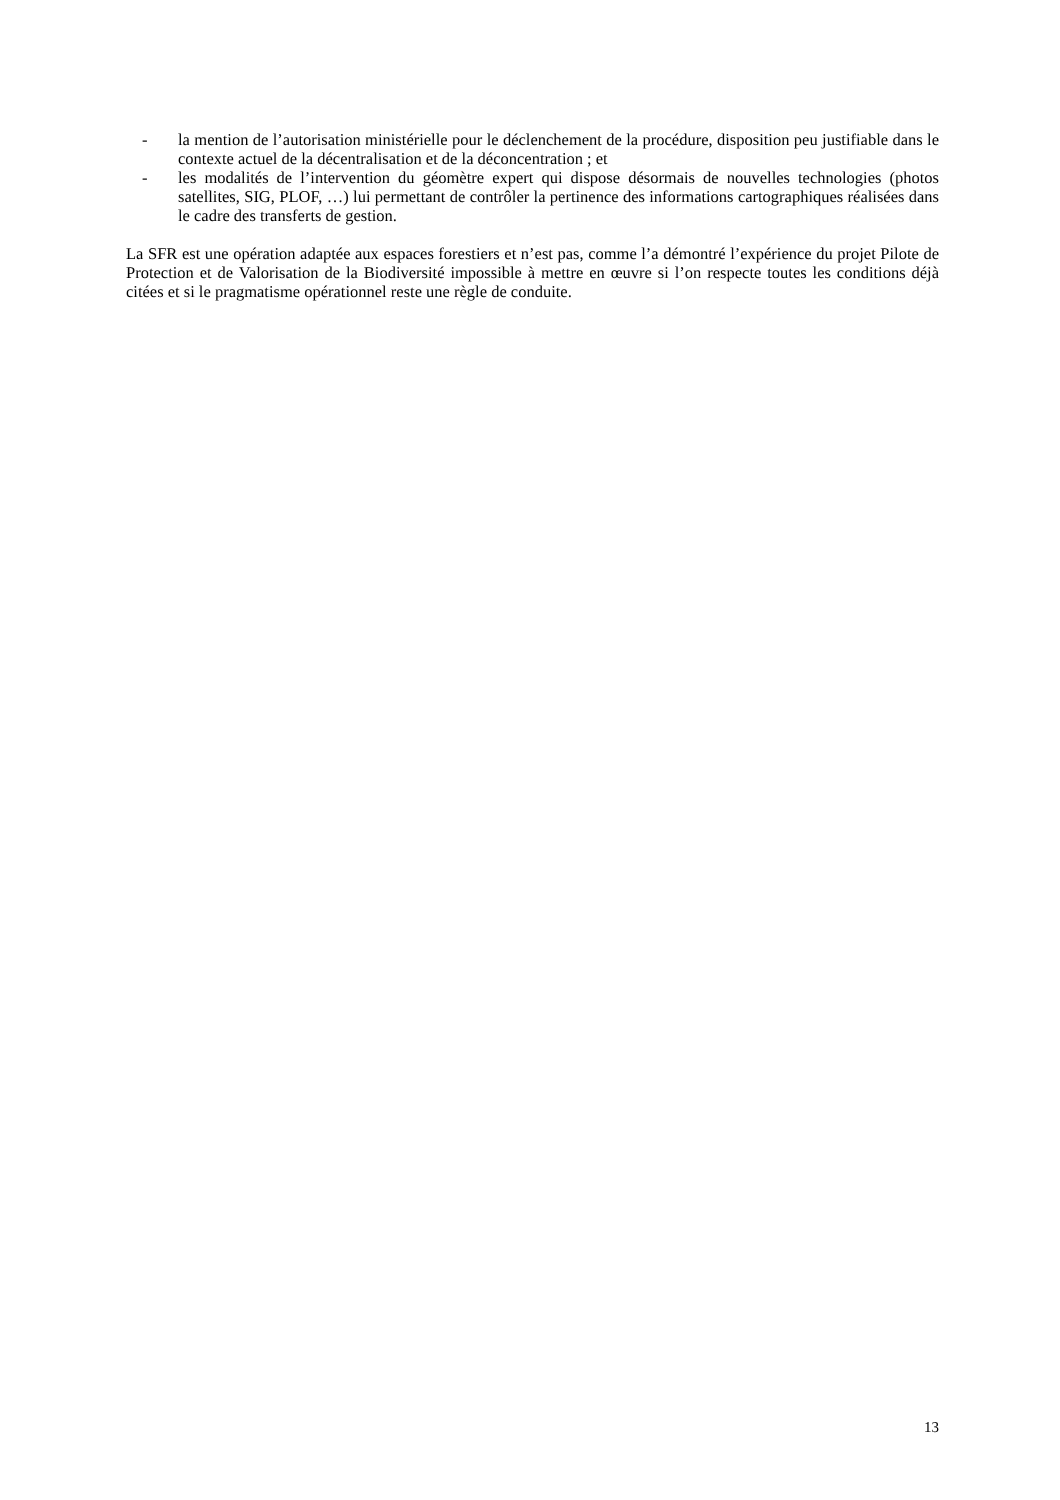- la mention de l’autorisation ministérielle pour le déclenchement de la procédure, disposition peu justifiable dans le contexte actuel de la décentralisation et de la déconcentration ; et
- les modalités de l’intervention du géomètre expert qui dispose désormais de nouvelles technologies (photos satellites, SIG, PLOF, …) lui permettant de contrôler la pertinence des informations cartographiques réalisées dans le cadre des transferts de gestion.
La SFR est une opération adaptée aux espaces forestiers et n’est pas, comme l’a démontré l’expérience du projet Pilote de Protection et de Valorisation de la Biodiversité impossible à mettre en œuvre si l’on respecte toutes les conditions déjà citées et si le pragmatisme opérationnel reste une règle de conduite.
13